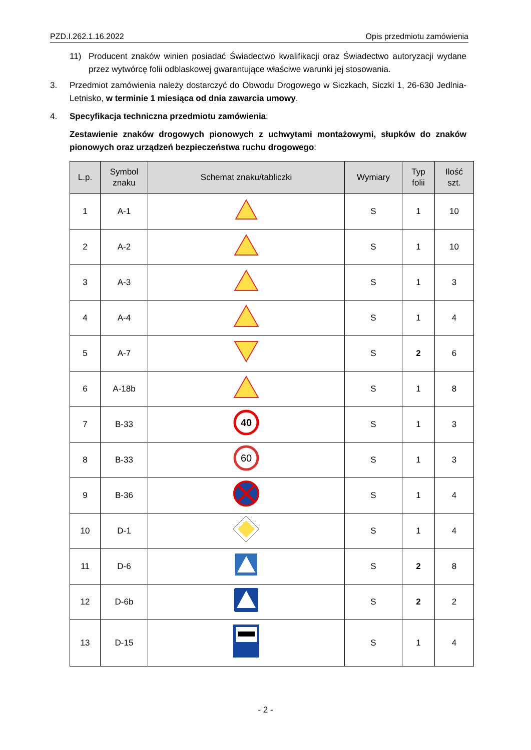PZD.I.262.1.16.2022 Opis przedmiotu zamówienia
11) Producent znaków winien posiadać Świadectwo kwalifikacji oraz Świadectwo autoryzacji wydane przez wytwórcę folii odblaskowej gwarantujące właściwe warunki jej stosowania.
3. Przedmiot zamówienia należy dostarczyć do Obwodu Drogowego w Siczkach, Siczki 1, 26-630 Jedlnia-Letnisko, w terminie 1 miesiąca od dnia zawarcia umowy.
4. Specyfikacja techniczna przedmiotu zamówienia:
Zestawienie znaków drogowych pionowych z uchwytami montażowymi, słupków do znaków pionowych oraz urządzeń bezpieczeństwa ruchu drogowego:
| L.p. | Symbol znaku | Schemat znaku/tabliczki | Wymiary | Typ folii | Ilość szt. |
| --- | --- | --- | --- | --- | --- |
| 1 | A-1 | | S | 1 | 10 |
| 2 | A-2 | | S | 1 | 10 |
| 3 | A-3 | | S | 1 | 3 |
| 4 | A-4 | | S | 1 | 4 |
| 5 | A-7 | | S | 2 | 6 |
| 6 | A-18b | | S | 1 | 8 |
| 7 | B-33 | 40 | S | 1 | 3 |
| 8 | B-33 | 60 | S | 1 | 3 |
| 9 | B-36 | | S | 1 | 4 |
| 10 | D-1 | | S | 1 | 4 |
| 11 | D-6 | | S | 2 | 8 |
| 12 | D-6b | | S | 2 | 2 |
| 13 | D-15 | | S | 1 | 4 |
- 2 -